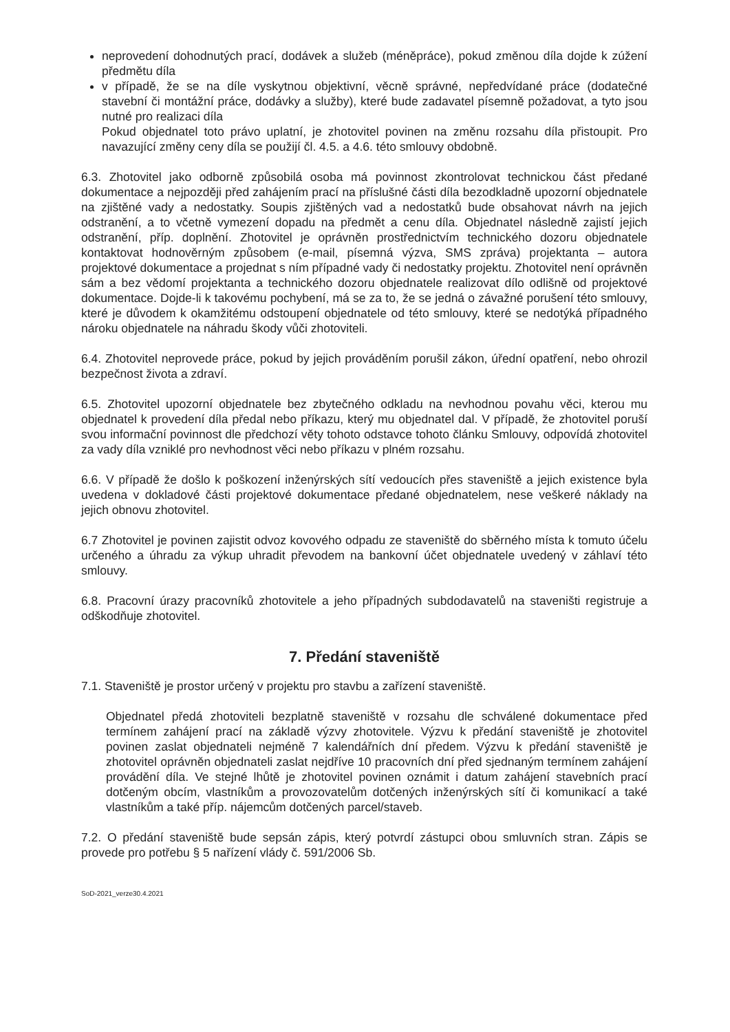neprovedení dohodnutých prací, dodávek a služeb (méněpráce), pokud změnou díla dojde k zúžení předmětu díla
v případě, že se na díle vyskytnou objektivní, věcně správné, nepředvídané práce (dodatečné stavební či montážní práce, dodávky a služby), které bude zadavatel písemně požadovat, a tyto jsou nutné pro realizaci díla
Pokud objednatel toto právo uplatní, je zhotovitel povinen na změnu rozsahu díla přistoupit. Pro navazující změny ceny díla se použijí čl. 4.5. a 4.6. této smlouvy obdobně.
6.3. Zhotovitel jako odborně způsobilá osoba má povinnost zkontrolovat technickou část předané dokumentace a nejpozději před zahájením prací na příslušné části díla bezodkladně upozorní objednatele na zjištěné vady a nedostatky. Soupis zjištěných vad a nedostatků bude obsahovat návrh na jejich odstranění, a to včetně vymezení dopadu na předmět a cenu díla. Objednatel následně zajistí jejich odstranění, příp. doplnění. Zhotovitel je oprávněn prostřednictvím technického dozoru objednatele kontaktovat hodnověrným způsobem (e-mail, písemná výzva, SMS zpráva) projektanta – autora projektové dokumentace a projednat s ním případné vady či nedostatky projektu. Zhotovitel není oprávněn sám a bez vědomí projektanta a technického dozoru objednatele realizovat dílo odlišně od projektové dokumentace. Dojde-li k takovému pochybení, má se za to, že se jedná o závažné porušení této smlouvy, které je důvodem k okamžitému odstoupení objednatele od této smlouvy, které se nedotýká případného nároku objednatele na náhradu škody vůči zhotoviteli.
6.4. Zhotovitel neprovede práce, pokud by jejich prováděním porušil zákon, úřední opatření, nebo ohrozil bezpečnost života a zdraví.
6.5. Zhotovitel upozorní objednatele bez zbytečného odkladu na nevhodnou povahu věci, kterou mu objednatel k provedení díla předal nebo příkazu, který mu objednatel dal. V případě, že zhotovitel poruší svou informační povinnost dle předchozí věty tohoto odstavce tohoto článku Smlouvy, odpovídá zhotovitel za vady díla vzniklé pro nevhodnost věci nebo příkazu v plném rozsahu.
6.6. V případě že došlo k poškození inženýrských sítí vedoucích přes staveniště a jejich existence byla uvedena v dokladové části projektové dokumentace předané objednatelem, nese veškeré náklady na jejich obnovu zhotovitel.
6.7 Zhotovitel je povinen zajistit odvoz kovového odpadu ze staveniště do sběrného místa k tomuto účelu určeného a úhradu za výkup uhradit převodem na bankovní účet objednatele uvedený v záhlaví této smlouvy.
6.8. Pracovní úrazy pracovníků zhotovitele a jeho případných subdodavatelů na staveništi registruje a odškodňuje zhotovitel.
7. Předání staveniště
7.1. Staveniště je prostor určený v projektu pro stavbu a zařízení staveniště.
Objednatel předá zhotoviteli bezplatně staveniště v rozsahu dle schválené dokumentace před termínem zahájení prací na základě výzvy zhotovitele. Výzvu k předání staveniště je zhotovitel povinen zaslat objednateli nejméně 7 kalendářních dní předem. Výzvu k předání staveniště je zhotovitel oprávněn objednateli zaslat nejdříve 10 pracovních dní před sjednaným termínem zahájení provádění díla. Ve stejné lhůtě je zhotovitel povinen oznámit i datum zahájení stavebních prací dotčeným obcím, vlastníkům a provozovatelům dotčených inženýrských sítí či komunikací a také vlastníkům a také příp. nájemcům dotčených parcel/staveb.
7.2. O předání staveniště bude sepsán zápis, který potvrdí zástupci obou smluvních stran. Zápis se provede pro potřebu § 5 nařízení vlády č. 591/2006 Sb.
SoD-2021_verze30.4.2021